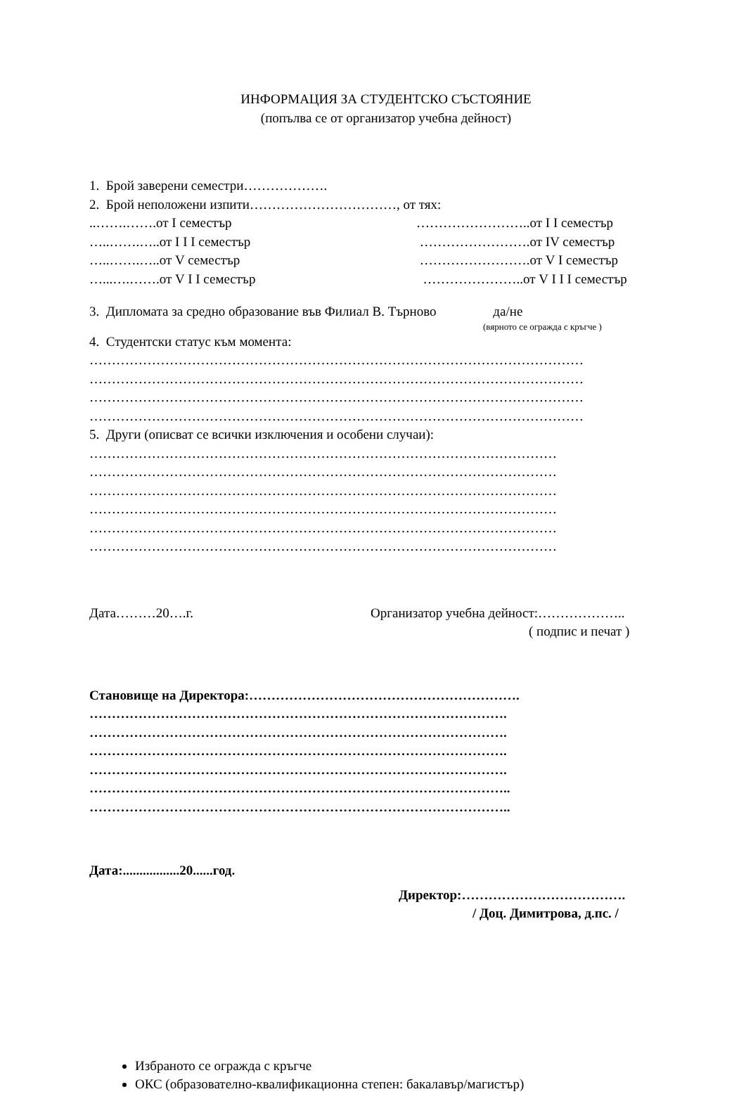ИНФОРМАЦИЯ ЗА СТУДЕНТСКО СЪСТОЯНИЕ
(попълва се от организатор учебна дейност)
1. Брой заверени семестри……………….
2. Брой неположени изпити……………………………, от тях:
..…….…….от I семестър ……………………..от I I семестър
…..…….…..от I I I семестър …………………….от IV семестър
…..…….…..от V семестър …………………….от V I семестър
…...….…….от V I I семестър …………………..от V I I I семестър
3. Дипломата за средно образование във Филиал В. Търново да/не
(вярното се огражда с кръгче )
4. Студентски статус към момента:
…………………………………………………………………………………………………
…………………………………………………………………………………………………
…………………………………………………………………………………………………
…………………………………………………………………………………………………
5. Други (описват се всички изключения и особени случаи):
……………………………………………………………………………………………
……………………………………………………………………………………………
……………………………………………………………………………………………
……………………………………………………………………………………………
……………………………………………………………………………………………
……………………………………………………………………………………………
Дата………20….г. Организатор учебна дейност:………………..
( подпис и печат )
Становище на Директора:…………………………………………………….
………………………………………………………………………………….
………………………………………………………………………………….
………………………………………………………………………………….
………………………………………………………………………………….
…………………………………………………………………………………..
…………………………………………………………………………………..
Дата:.................20......год.
Директор:……………………………….
/ Доц. Димитрова, д.пс. /
Избраното се огражда с кръгче
ОКС (образователно-квалификационна степен: бакалавър/магистър)